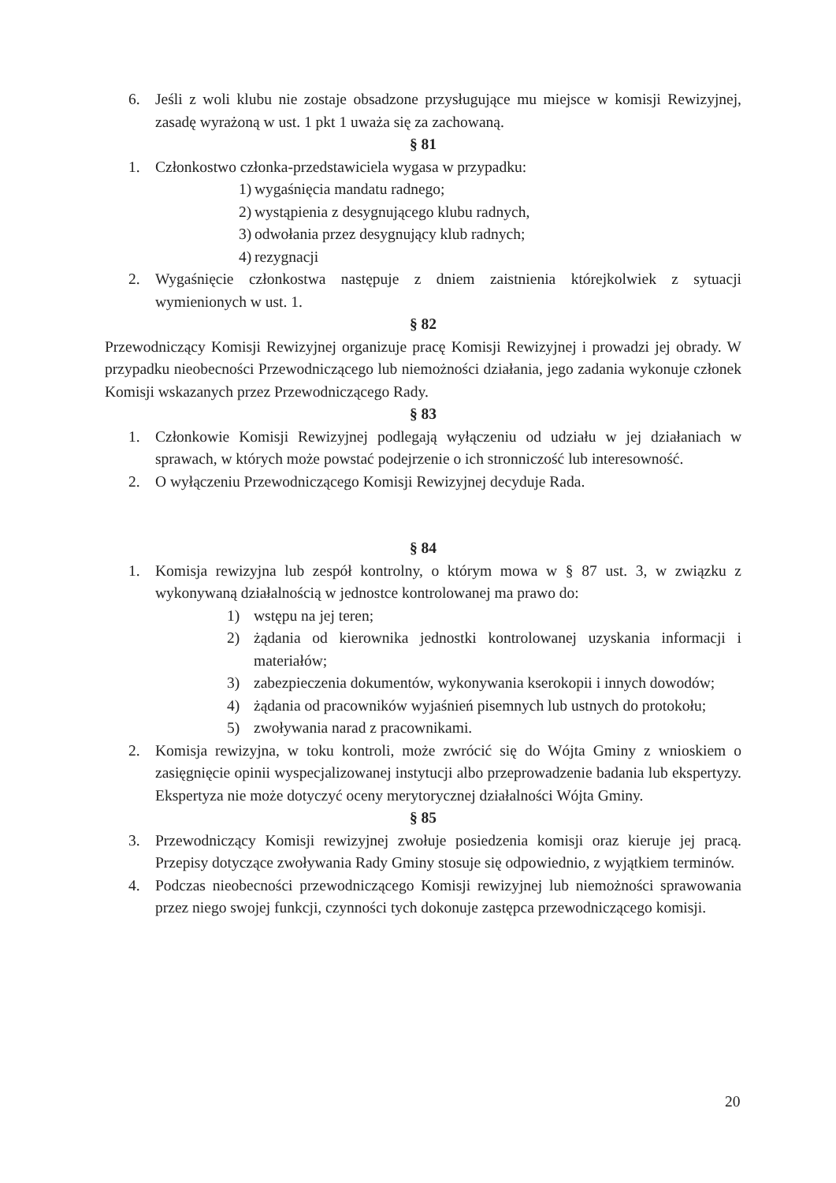6. Jeśli z woli klubu nie zostaje obsadzone przysługujące mu miejsce w komisji Rewizyjnej, zasadę wyrażoną w ust. 1 pkt 1 uważa się za zachowaną.
§ 81
1. Członkostwo członka-przedstawiciela wygasa w przypadku:
1) wygaśnięcia mandatu radnego;
2) wystąpienia z desygnującego klubu radnych,
3) odwołania przez desygnujący klub radnych;
4) rezygnacji
2. Wygaśnięcie członkostwa następuje z dniem zaistnienia którejkolwiek z sytuacji wymienionych w ust. 1.
§ 82
Przewodniczący Komisji Rewizyjnej organizuje pracę Komisji Rewizyjnej i prowadzi jej obrady. W przypadku nieobecności Przewodniczącego lub niemożności działania, jego zadania wykonuje członek Komisji wskazanych przez Przewodniczącego Rady.
§ 83
1. Członkowie Komisji Rewizyjnej podlegają wyłączeniu od udziału w jej działaniach w sprawach, w których może powstać podejrzenie o ich stronniczość lub interesowność.
2. O wyłączeniu Przewodniczącego Komisji Rewizyjnej decyduje Rada.
§ 84
1. Komisja rewizyjna lub zespół kontrolny, o którym mowa w § 87 ust. 3, w związku z wykonywaną działalnością w jednostce kontrolowanej ma prawo do:
1) wstępu na jej teren;
2) żądania od kierownika jednostki kontrolowanej uzyskania informacji i materiałów;
3) zabezpieczenia dokumentów, wykonywania kserokopii i innych dowodów;
4) żądania od pracowników wyjaśnień pisemnych lub ustnych do protokołu;
5) zwoływania narad z pracownikami.
2. Komisja rewizyjna, w toku kontroli, może zwrócić się do Wójta Gminy z wnioskiem o zasięgnięcie opinii wyspecjalizowanej instytucji albo przeprowadzenie badania lub ekspertyzy. Ekspertyza nie może dotyczyć oceny merytorycznej działalności Wójta Gminy.
§ 85
3. Przewodniczący Komisji rewizyjnej zwołuje posiedzenia komisji oraz kieruje jej pracą. Przepisy dotyczące zwoływania Rady Gminy stosuje się odpowiednio, z wyjątkiem terminów.
4. Podczas nieobecności przewodniczącego Komisji rewizyjnej lub niemożności sprawowania przez niego swojej funkcji, czynności tych dokonuje zastępca przewodniczącego komisji.
20